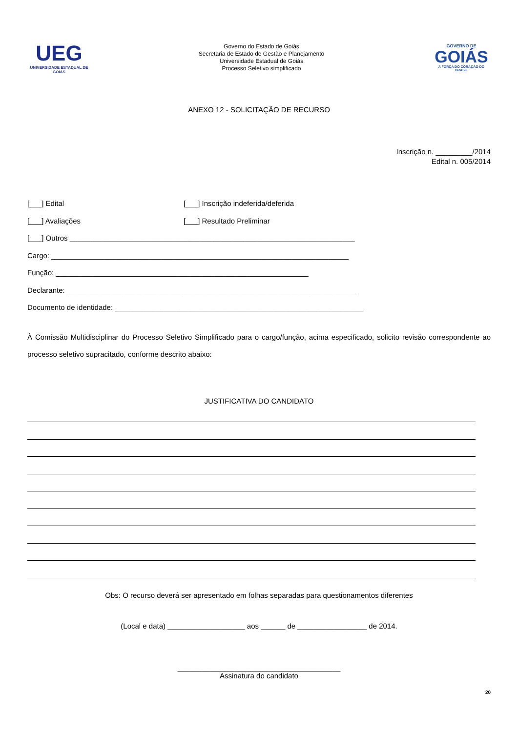UEG
UNIVERSIDADE ESTADUAL DE GOIÁS
Governo do Estado de Goiás
Secretaria de Estado de Gestão e Planejamento
Universidade Estadual de Goiás
Processo Seletivo simplificado
GOVERNO DE
GOIÁS
A FORÇA DO CORAÇÃO DO BRASIL
ANEXO 12 - SOLICITAÇÃO DE RECURSO
Inscrição n. _________/2014
Edital n. 005/2014
[___] Edital [___] Inscrição indeferida/deferida
[___] Avaliações [___] Resultado Preliminar
[___] Outros ______________________________________________________________________
Cargo: _________________________________________________________________________
Função: ______________________________________________________________
Declarante: _______________________________________________________________________
Documento de identidade: _____________________________________________________________
À Comissão Multidisciplinar do Processo Seletivo Simplificado para o cargo/função, acima especificado, solicito revisão correspondente ao processo seletivo supracitado, conforme descrito abaixo:
JUSTIFICATIVA DO CANDIDATO
Obs: O recurso deverá ser apresentado em folhas separadas para questionamentos diferentes
(Local e data) ___________________ aos ______ de _________________ de 2014.
________________________________________
Assinatura do candidato
20